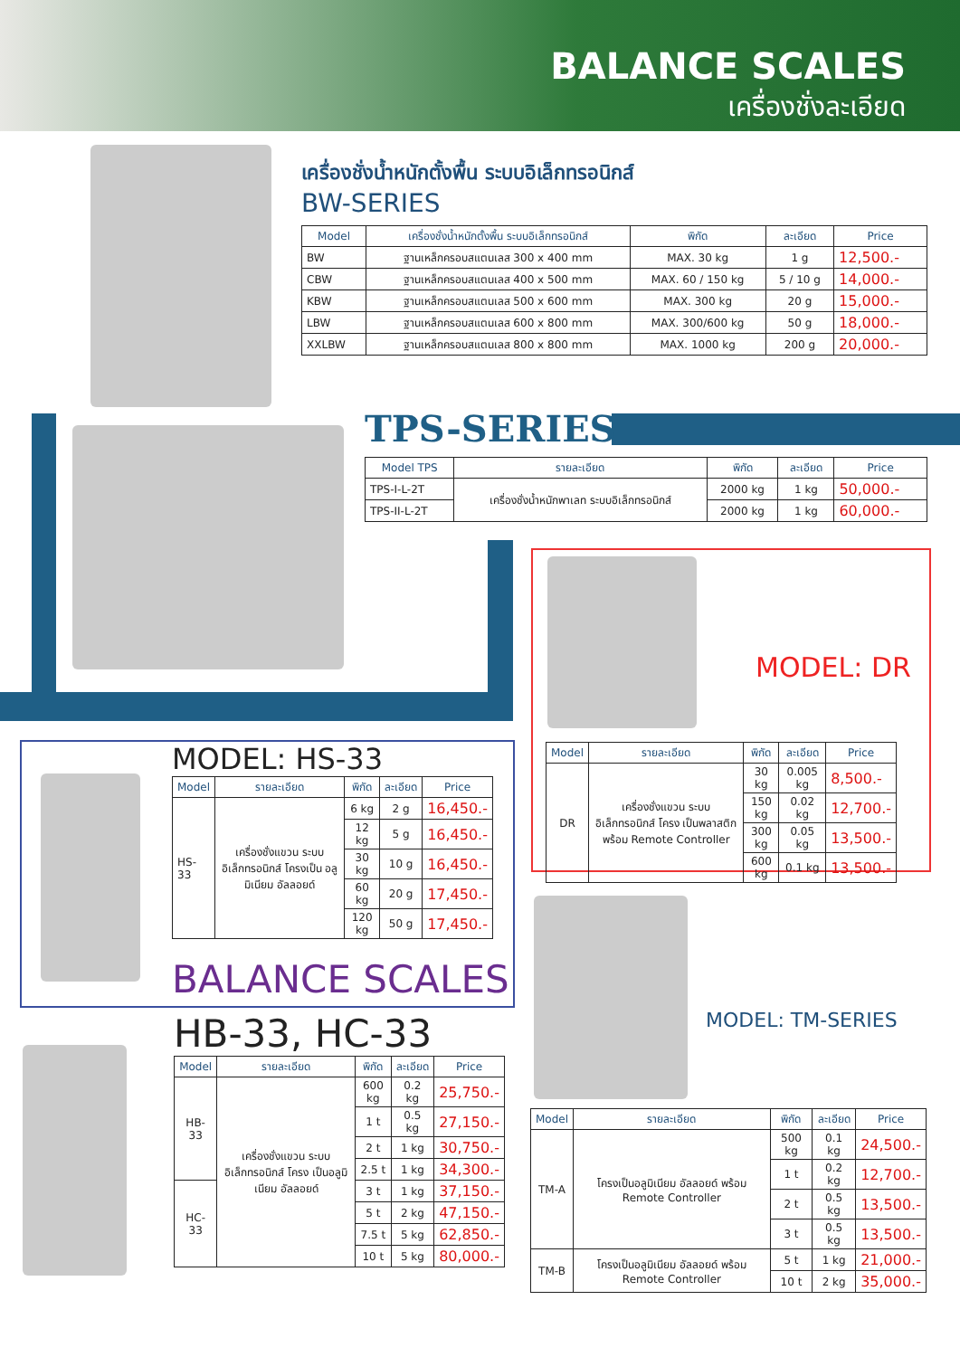BALANCE SCALES
เครื่องชั่งละเอียด
เครื่องชั่งน้ำหนักตั้งพื้น ระบบอิเล็กทรอนิกส์
BW-SERIES
| Model | เครื่องชั่งน้ำหนักตั้งพื้น ระบบอิเล็กทรอนิกส์ | พิกัด | ละเอียด | Price |
| --- | --- | --- | --- | --- |
| BW | ฐานเหล็กครอบสแตนเลส 300 x 400 mm | MAX. 30 kg | 1 g | 12,500.- |
| CBW | ฐานเหล็กครอบสแตนเลส 400 x 500 mm | MAX. 60 / 150 kg | 5 / 10 g | 14,000.- |
| KBW | ฐานเหล็กครอบสแตนเลส 500 x 600 mm | MAX. 300 kg | 20 g | 15,000.- |
| LBW | ฐานเหล็กครอบสแตนเลส 600 x 800 mm | MAX. 300/600 kg | 50 g | 18,000.- |
| XXLBW | ฐานเหล็กครอบสแตนเลส 800 x 800 mm | MAX. 1000 kg | 200 g | 20,000.- |
TPS-SERIES
| Model TPS | รายละเอียด | พิกัด | ละเอียด | Price |
| --- | --- | --- | --- | --- |
| TPS-I-L-2T | เครื่องชั่งน้ำหนักพาเลท ระบบอิเล็กทรอนิกส์ | 2000 kg | 1 kg | 50,000.- |
| TPS-II-L-2T | | 2000 kg | 1 kg | 60,000.- |
MODEL: DR
| Model | รายละเอียด | พิกัด | ละเอียด | Price |
| --- | --- | --- | --- | --- |
| DR | เครื่องชั่งแขวน ระบบ อิเล็กทรอนิกส์ โครง เป็นพลาสติกพร้อม Remote Controller | 30 kg | 0.005 kg | 8,500.- |
| | | 150 kg | 0.02 kg | 12,700.- |
| | | 300 kg | 0.05 kg | 13,500.- |
| | | 600 kg | 0.1 kg | 13,500.- |
MODEL: HS-33
| Model | รายละเอียด | พิกัด | ละเอียด | Price |
| --- | --- | --- | --- | --- |
| HS-33 | เครื่องชั่งแขวน ระบบ อิเล็กทรอนิกส์ โครงเป็น อลูมิเนียม อัลลอยด์ | 6 kg | 2 g | 16,450.- |
| | | 12 kg | 5 g | 16,450.- |
| | | 30 kg | 10 g | 16,450.- |
| | | 60 kg | 20 g | 17,450.- |
| | | 120 kg | 50 g | 17,450.- |
BALANCE SCALES
HB-33, HC-33
| Model | รายละเอียด | พิกัด | ละเอียด | Price |
| --- | --- | --- | --- | --- |
| HB-33 | เครื่องชั่งแขวน ระบบ อิเล็กทรอนิกส์ โครง เป็นอลูมิเนียม อัลลอยด์ | 600 kg | 0.2 kg | 25,750.- |
| | | 1 t | 0.5 kg | 27,150.- |
| | | 2 t | 1 kg | 30,750.- |
| | | 2.5 t | 1 kg | 34,300.- |
| HC-33 | | 3 t | 1 kg | 37,150.- |
| | | 5 t | 2 kg | 47,150.- |
| | | 7.5 t | 5 kg | 62,850.- |
| | | 10 t | 5 kg | 80,000.- |
MODEL: TM-SERIES
| Model | รายละเอียด | พิกัด | ละเอียด | Price |
| --- | --- | --- | --- | --- |
| TM-A | โครงเป็นอลูมิเนียม อัลลอยด์ พร้อม Remote Controller | 500 kg | 0.1 kg | 24,500.- |
| | | 1 t | 0.2 kg | 12,700.- |
| | | 2 t | 0.5 kg | 13,500.- |
| | | 3 t | 0.5 kg | 13,500.- |
| TM-B | โครงเป็นอลูมิเนียม อัลลอยด์ พร้อม Remote Controller | 5 t | 1 kg | 21,000.- |
| | | 10 t | 2 kg | 35,000.- |